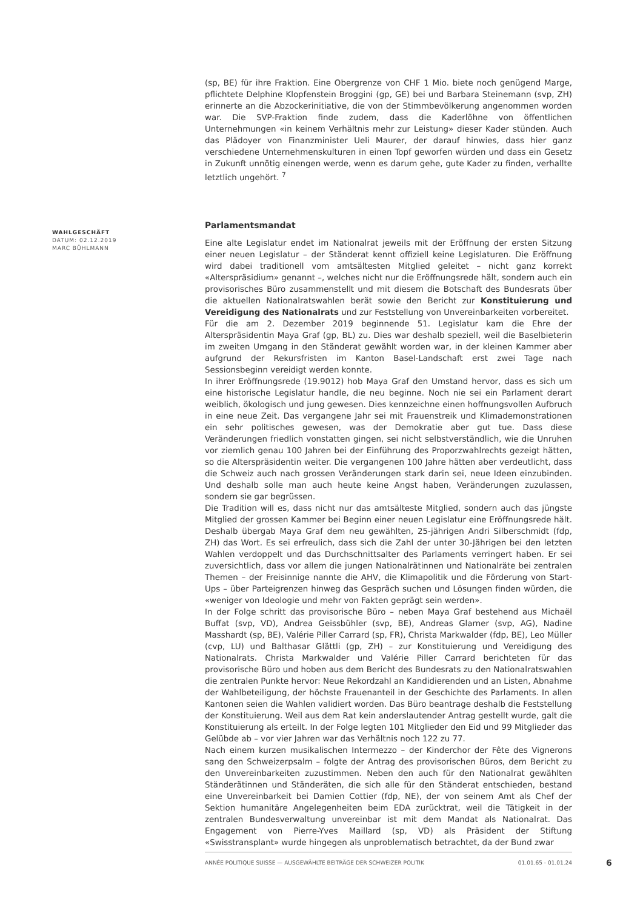(sp, BE) für ihre Fraktion. Eine Obergrenze von CHF 1 Mio. biete noch genügend Marge, pflichtete Delphine Klopfenstein Broggini (gp, GE) bei und Barbara Steinemann (svp, ZH) erinnerte an die Abzockerinitiative, die von der Stimmbevölkerung angenommen worden war. Die SVP-Fraktion finde zudem, dass die Kaderlöhne von öffentlichen Unternehmungen «in keinem Verhältnis mehr zur Leistung» dieser Kader stünden. Auch das Plädoyer von Finanzminister Ueli Maurer, der darauf hinwies, dass hier ganz verschiedene Unternehmenskulturen in einen Topf geworfen würden und dass ein Gesetz in Zukunft unnötig einengen werde, wenn es darum gehe, gute Kader zu finden, verhallte letztlich ungehört. <sup>7</sup>
Parlamentsmandat
Eine alte Legislatur endet im Nationalrat jeweils mit der Eröffnung der ersten Sitzung einer neuen Legislatur – der Ständerat kennt offiziell keine Legislaturen. Die Eröffnung wird dabei traditionell vom amtsältesten Mitglied geleitet – nicht ganz korrekt «Alterspräsidium» genannt –, welches nicht nur die Eröffnungsrede hält, sondern auch ein provisorisches Büro zusammenstellt und mit diesem die Botschaft des Bundesrats über die aktuellen Nationalratswahlen berät sowie den Bericht zur Konstituierung und Vereidigung des Nationalrats und zur Feststellung von Unvereinbarkeiten vorbereitet.
Für die am 2. Dezember 2019 beginnende 51. Legislatur kam die Ehre der Alterspräsidentin Maya Graf (gp, BL) zu. Dies war deshalb speziell, weil die Baselbieterin im zweiten Umgang in den Ständerat gewählt worden war, in der kleinen Kammer aber aufgrund der Rekursfristen im Kanton Basel-Landschaft erst zwei Tage nach Sessionsbeginn vereidigt werden konnte.
In ihrer Eröffnungsrede (19.9012) hob Maya Graf den Umstand hervor, dass es sich um eine historische Legislatur handle, die neu beginne. Noch nie sei ein Parlament derart weiblich, ökologisch und jung gewesen. Dies kennzeichne einen hoffnungsvollen Aufbruch in eine neue Zeit. Das vergangene Jahr sei mit Frauenstreik und Klimademonstrationen ein sehr politisches gewesen, was der Demokratie aber gut tue. Dass diese Veränderungen friedlich vonstatten gingen, sei nicht selbstverständlich, wie die Unruhen vor ziemlich genau 100 Jahren bei der Einführung des Proporzwahlrechts gezeigt hätten, so die Alterspräsidentin weiter. Die vergangenen 100 Jahre hätten aber verdeutlicht, dass die Schweiz auch nach grossen Veränderungen stark darin sei, neue Ideen einzubinden. Und deshalb solle man auch heute keine Angst haben, Veränderungen zuzulassen, sondern sie gar begrüssen.
Die Tradition will es, dass nicht nur das amtsälteste Mitglied, sondern auch das jüngste Mitglied der grossen Kammer bei Beginn einer neuen Legislatur eine Eröffnungsrede hält. Deshalb übergab Maya Graf dem neu gewählten, 25-jährigen Andri Silberschmidt (fdp, ZH) das Wort. Es sei erfreulich, dass sich die Zahl der unter 30-Jährigen bei den letzten Wahlen verdoppelt und das Durchschnittsalter des Parlaments verringert haben. Er sei zuversichtlich, dass vor allem die jungen Nationalrätinnen und Nationalräte bei zentralen Themen – der Freisinnige nannte die AHV, die Klimapolitik und die Förderung von Start-Ups – über Parteigrenzen hinweg das Gespräch suchen und Lösungen finden würden, die «weniger von Ideologie und mehr von Fakten geprägt sein werden».
In der Folge schritt das provisorische Büro – neben Maya Graf bestehend aus Michaël Buffat (svp, VD), Andrea Geissbühler (svp, BE), Andreas Glarner (svp, AG), Nadine Masshardt (sp, BE), Valérie Piller Carrard (sp, FR), Christa Markwalder (fdp, BE), Leo Müller (cvp, LU) und Balthasar Glättli (gp, ZH) – zur Konstituierung und Vereidigung des Nationalrats. Christa Markwalder und Valérie Piller Carrard berichteten für das provisorische Büro und hoben aus dem Bericht des Bundesrats zu den Nationalratswahlen die zentralen Punkte hervor: Neue Rekordzahl an Kandidierenden und an Listen, Abnahme der Wahlbeteiligung, der höchste Frauenanteil in der Geschichte des Parlaments. In allen Kantonen seien die Wahlen validiert worden. Das Büro beantrage deshalb die Feststellung der Konstituierung. Weil aus dem Rat kein anderslautender Antrag gestellt wurde, galt die Konstituierung als erteilt. In der Folge legten 101 Mitglieder den Eid und 99 Mitglieder das Gelübde ab – vor vier Jahren war das Verhältnis noch 122 zu 77.
Nach einem kurzen musikalischen Intermezzo – der Kinderchor der Fête des Vignerons sang den Schweizerpsalm – folgte der Antrag des provisorischen Büros, dem Bericht zu den Unvereinbarkeiten zuzustimmen. Neben den auch für den Nationalrat gewählten Ständerätinnen und Ständeräten, die sich alle für den Ständerat entschieden, bestand eine Unvereinbarkeit bei Damien Cottier (fdp, NE), der von seinem Amt als Chef der Sektion humanitäre Angelegenheiten beim EDA zurücktrat, weil die Tätigkeit in der zentralen Bundesverwaltung unvereinbar ist mit dem Mandat als Nationalrat. Das Engagement von Pierre-Yves Maillard (sp, VD) als Präsident der Stiftung «Swisstransplant» wurde hingegen als unproblematisch betrachtet, da der Bund zwar
WAHLGESCHÄFT
DATUM: 02.12.2019
MARC BÜHLMANN
ANNÉE POLITIQUE SUISSE — AUSGEWÄHLTE BEITRÄGE DER SCHWEIZER POLITIK 01.01.65 - 01.01.24
6